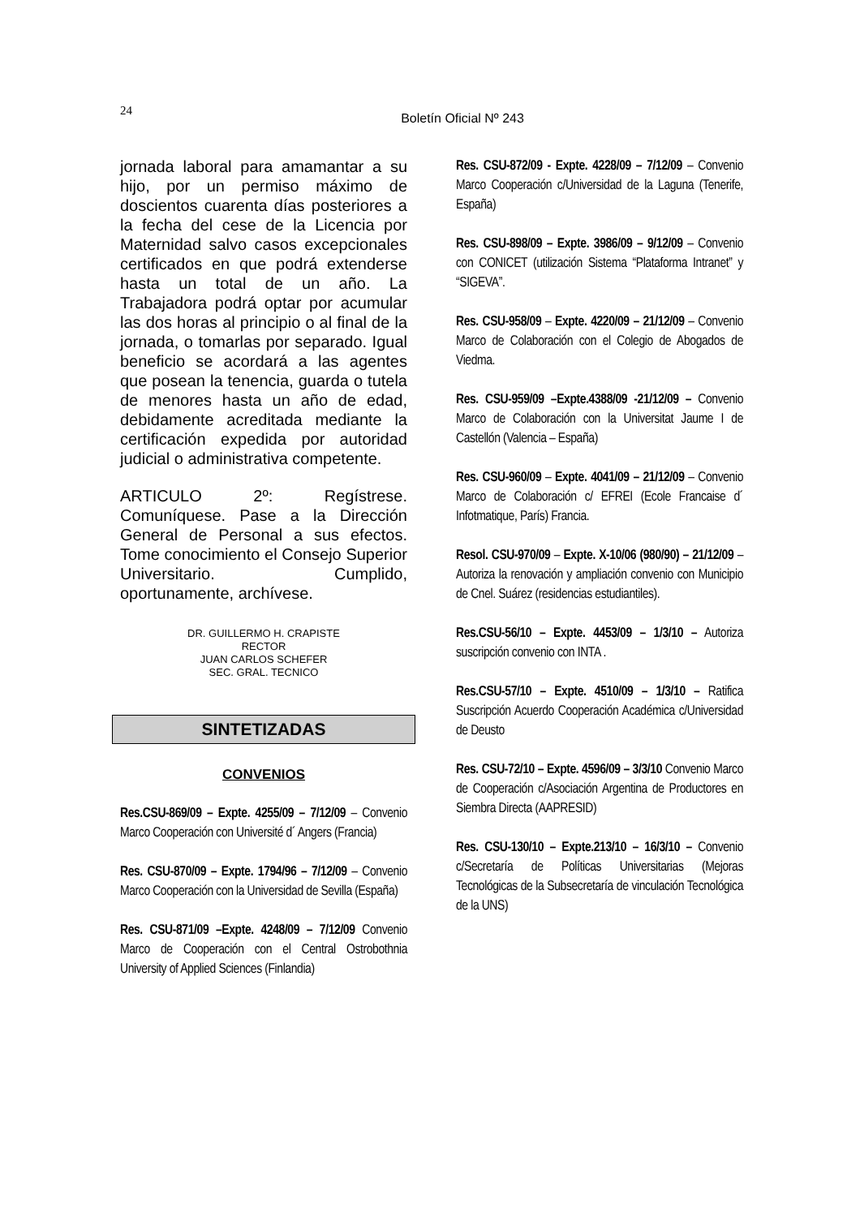24
Boletín Oficial Nº 243
jornada laboral para amamantar a su hijo, por un permiso máximo de doscientos cuarenta días posteriores a la fecha del cese de la Licencia por Maternidad salvo casos excepcionales certificados en que podrá extenderse hasta un total de un año. La Trabajadora podrá optar por acumular las dos horas al principio o al final de la jornada, o tomarlas por separado. Igual beneficio se acordará a las agentes que posean la tenencia, guarda o tutela de menores hasta un año de edad, debidamente acreditada mediante la certificación expedida por autoridad judicial o administrativa competente.
ARTICULO 2º: Regístrese. Comuníquese. Pase a la Dirección General de Personal a sus efectos. Tome conocimiento el Consejo Superior Universitario. Cumplido, oportunamente, archívese.
DR. GUILLERMO H. CRAPISTE
RECTOR
JUAN CARLOS SCHEFER
SEC. GRAL. TECNICO
SINTETIZADAS
CONVENIOS
Res.CSU-869/09 – Expte. 4255/09 – 7/12/09 – Convenio Marco Cooperación con Université d´ Angers (Francia)
Res. CSU-870/09 – Expte. 1794/96 – 7/12/09 – Convenio Marco Cooperación con la Universidad de Sevilla (España)
Res. CSU-871/09 –Expte. 4248/09 – 7/12/09 Convenio Marco de Cooperación con el Central Ostrobothnia University of Applied Sciences (Finlandia)
Res. CSU-872/09 - Expte. 4228/09 – 7/12/09 – Convenio Marco Cooperación c/Universidad de la Laguna (Tenerife, España)
Res. CSU-898/09 – Expte. 3986/09 – 9/12/09 – Convenio con CONICET (utilización Sistema “Plataforma Intranet” y “SIGEVA”.
Res. CSU-958/09 – Expte. 4220/09 – 21/12/09 – Convenio Marco de Colaboración con el Colegio de Abogados de Viedma.
Res. CSU-959/09 –Expte.4388/09 -21/12/09 – Convenio Marco de Colaboración con la Universitat Jaume I de Castellón (Valencia – España)
Res. CSU-960/09 – Expte. 4041/09 – 21/12/09 – Convenio Marco de Colaboración c/ EFREI (Ecole Francaise d´ Infotmatique, París) Francia.
Resol. CSU-970/09 – Expte. X-10/06 (980/90) – 21/12/09 – Autoriza la renovación y ampliación convenio con Municipio de Cnel. Suárez (residencias estudiantiles).
Res.CSU-56/10 – Expte. 4453/09 – 1/3/10 – Autoriza suscripción convenio con INTA .
Res.CSU-57/10 – Expte. 4510/09 – 1/3/10 – Ratifica Suscripción Acuerdo Cooperación Académica c/Universidad de Deusto
Res. CSU-72/10 – Expte. 4596/09 – 3/3/10 Convenio Marco de Cooperación c/Asociación Argentina de Productores en Siembra Directa (AAPRESID)
Res. CSU-130/10 – Expte.213/10 – 16/3/10 – Convenio c/Secretaría de Políticas Universitarias (Mejoras Tecnológicas de la Subsecretaría de vinculación Tecnológica de la UNS)